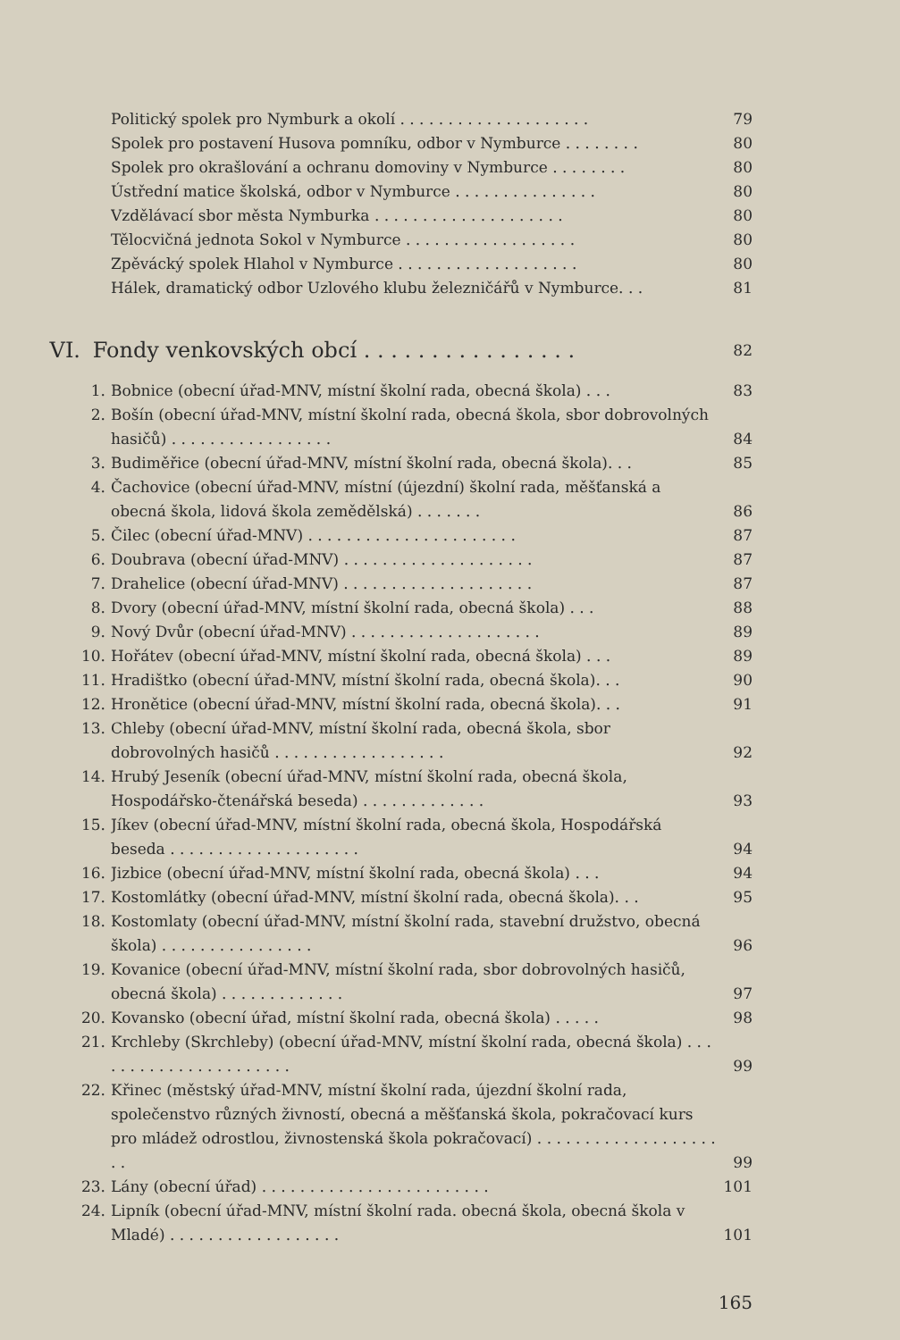Politický spolek pro Nymburk a okolí . . . . . . . . . . . . . . . . . . . . 79
Spolek pro postavení Husova pomníku, odbor v Nymburce . . . . . . . . 80
Spolek pro okrašlování a ochranu domoviny v Nymburce . . . . . . . . 80
Ústřední matice školská, odbor v Nymburce . . . . . . . . . . . . . . . 80
Vzdělávací sbor města Nymburka . . . . . . . . . . . . . . . . . . . . 80
Tělocvičná jednota Sokol v Nymburce . . . . . . . . . . . . . . . . . . 80
Zpěvácký spolek Hlahol v Nymburce . . . . . . . . . . . . . . . . . . . 80
Hálek, dramatický odbor Uzlového klubu železničářů v Nymburce. . . 81
VI. Fondy venkovských obcí . . . . . . . . . . . . . . . . 82
1. Bobnice (obecní úřad-MNV, místní školní rada, obecná škola) . . . 83
2. Bošín (obecní úřad-MNV, místní školní rada, obecná škola, sbor dobrovolných hasičů) . . . . . . . . . . . . . . . . . 84
3. Budiměřice (obecní úřad-MNV, místní školní rada, obecná škola). . . 85
4. Čachovice (obecní úřad-MNV, místní (újezdní) školní rada, měšťanská a obecná škola, lidová škola zemědělská) . . . . . . . 86
5. Čilec (obecní úřad-MNV) . . . . . . . . . . . . . . . . . . . . . . 87
6. Doubrava (obecní úřad-MNV) . . . . . . . . . . . . . . . . . . . . 87
7. Drahelice (obecní úřad-MNV) . . . . . . . . . . . . . . . . . . . . 87
8. Dvory (obecní úřad-MNV, místní školní rada, obecná škola) . . . 88
9. Nový Dvůr (obecní úřad-MNV) . . . . . . . . . . . . . . . . . . . . 89
10. Hořátev (obecní úřad-MNV, místní školní rada, obecná škola) . . . 89
11. Hradištko (obecní úřad-MNV, místní školní rada, obecná škola). . . 90
12. Hronětice (obecní úřad-MNV, místní školní rada, obecná škola). . . 91
13. Chleby (obecní úřad-MNV, místní školní rada, obecná škola, sbor dobrovolných hasičů . . . . . . . . . . . . . . . . . . 92
14. Hrubý Jeseník (obecní úřad-MNV, místní školní rada, obecná škola, Hospodářsko-čtenářská beseda) . . . . . . . . . . . . . 93
15. Jíkev (obecní úřad-MNV, místní školní rada, obecná škola, Hospodářská beseda . . . . . . . . . . . . . . . . . . . . 94
16. Jizbice (obecní úřad-MNV, místní školní rada, obecná škola) . . . 94
17. Kostomlátky (obecní úřad-MNV, místní školní rada, obecná škola). . . 95
18. Kostomlaty (obecní úřad-MNV, místní školní rada, stavební družstvo, obecná škola) . . . . . . . . . . . . . . . . 96
19. Kovanice (obecní úřad-MNV, místní školní rada, sbor dobrovolných hasičů, obecná škola) . . . . . . . . . . . . . 97
20. Kovansko (obecní úřad, místní školní rada, obecná škola) . . . . . 98
21. Krchleby (Skrchleby) (obecní úřad-MNV, místní školní rada, obecná škola) . . . . . . . . . . . . . . . . . . . . . . 99
22. Křinec (městský úřad-MNV, místní školní rada, újezdní školní rada, společenstvo různých živností, obecná a měšťanská škola, pokračovací kurs pro mládež odrostlou, živnostenská škola pokračovací) . . . . . . . . . . . . . . . . . . . . . 99
23. Lány (obecní úřad) . . . . . . . . . . . . . . . . . . . . . . . . 101
24. Lipník (obecní úřad-MNV, místní školní rada. obecná škola, obecná škola v Mladé) . . . . . . . . . . . . . . . . . . 101
165